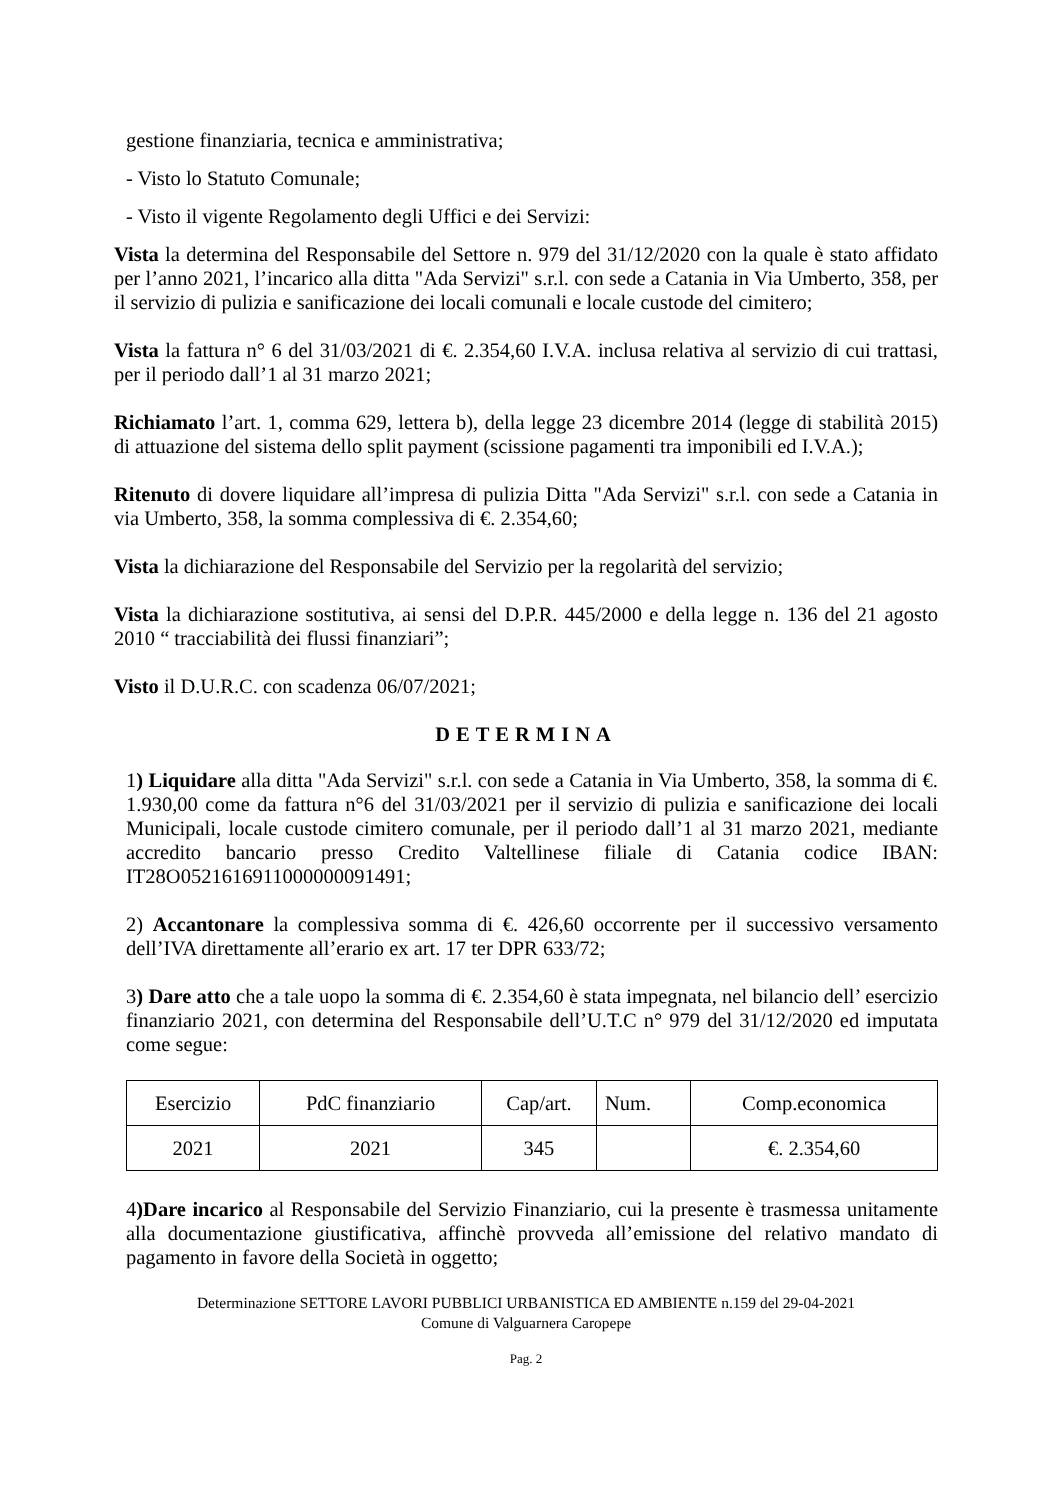gestione finanziaria, tecnica e amministrativa;
- Visto lo Statuto Comunale;
- Visto il vigente Regolamento degli Uffici e dei Servizi:
Vista la determina del Responsabile del Settore n. 979 del 31/12/2020 con la quale è stato affidato per l’anno 2021, l’incarico alla ditta "Ada Servizi" s.r.l. con sede a Catania in Via Umberto, 358, per il servizio di pulizia e sanificazione dei locali comunali e locale custode del cimitero;
Vista la fattura n° 6 del 31/03/2021 di €. 2.354,60 I.V.A. inclusa relativa al servizio di cui trattasi, per il periodo dall’1 al 31 marzo 2021;
Richiamato l’art. 1, comma 629, lettera b), della legge 23 dicembre 2014 (legge di stabilità 2015) di attuazione del sistema dello split payment (scissione pagamenti tra imponibili ed I.V.A.);
Ritenuto di dovere liquidare all’impresa di pulizia Ditta "Ada Servizi" s.r.l. con sede a Catania in via Umberto, 358, la somma complessiva di €. 2.354,60;
Vista la dichiarazione del Responsabile del Servizio per la regolarità del servizio;
Vista la dichiarazione sostitutiva, ai sensi del D.P.R. 445/2000 e della legge n. 136 del 21 agosto 2010 “ tracciabilità dei flussi finanziari”;
Visto il D.U.R.C. con scadenza 06/07/2021;
DETERMINA
1) Liquidare alla ditta "Ada Servizi" s.r.l. con sede a Catania in Via Umberto, 358, la somma di €. 1.930,00 come da fattura n°6 del 31/03/2021 per il servizio di pulizia e sanificazione dei locali Municipali, locale custode cimitero comunale, per il periodo dall’1 al 31 marzo 2021, mediante accredito bancario presso Credito Valtellinese filiale di Catania codice IBAN: IT28O0521616911000000091491;
2) Accantonare la complessiva somma di €. 426,60 occorrente per il successivo versamento dell’IVA direttamente all’erario ex art. 17 ter DPR 633/72;
3) Dare atto che a tale uopo la somma di €. 2.354,60 è stata impegnata, nel bilancio dell’ esercizio finanziario 2021, con determina del Responsabile dell’U.T.C n° 979 del 31/12/2020 ed imputata come segue:
| Esercizio | PdC finanziario | Cap/art. | Num. | Comp.economica |
| 2021 | 2021 | 345 | | €. 2.354,60 |
4)Dare incarico al Responsabile del Servizio Finanziario, cui la presente è trasmessa unitamente alla documentazione giustificativa, affinchè provveda all’emissione del relativo mandato di pagamento in favore della Società in oggetto;
Determinazione SETTORE LAVORI PUBBLICI URBANISTICA ED AMBIENTE n.159 del 29-04-2021
Comune di Valguarnera Caropepe
Pag. 2